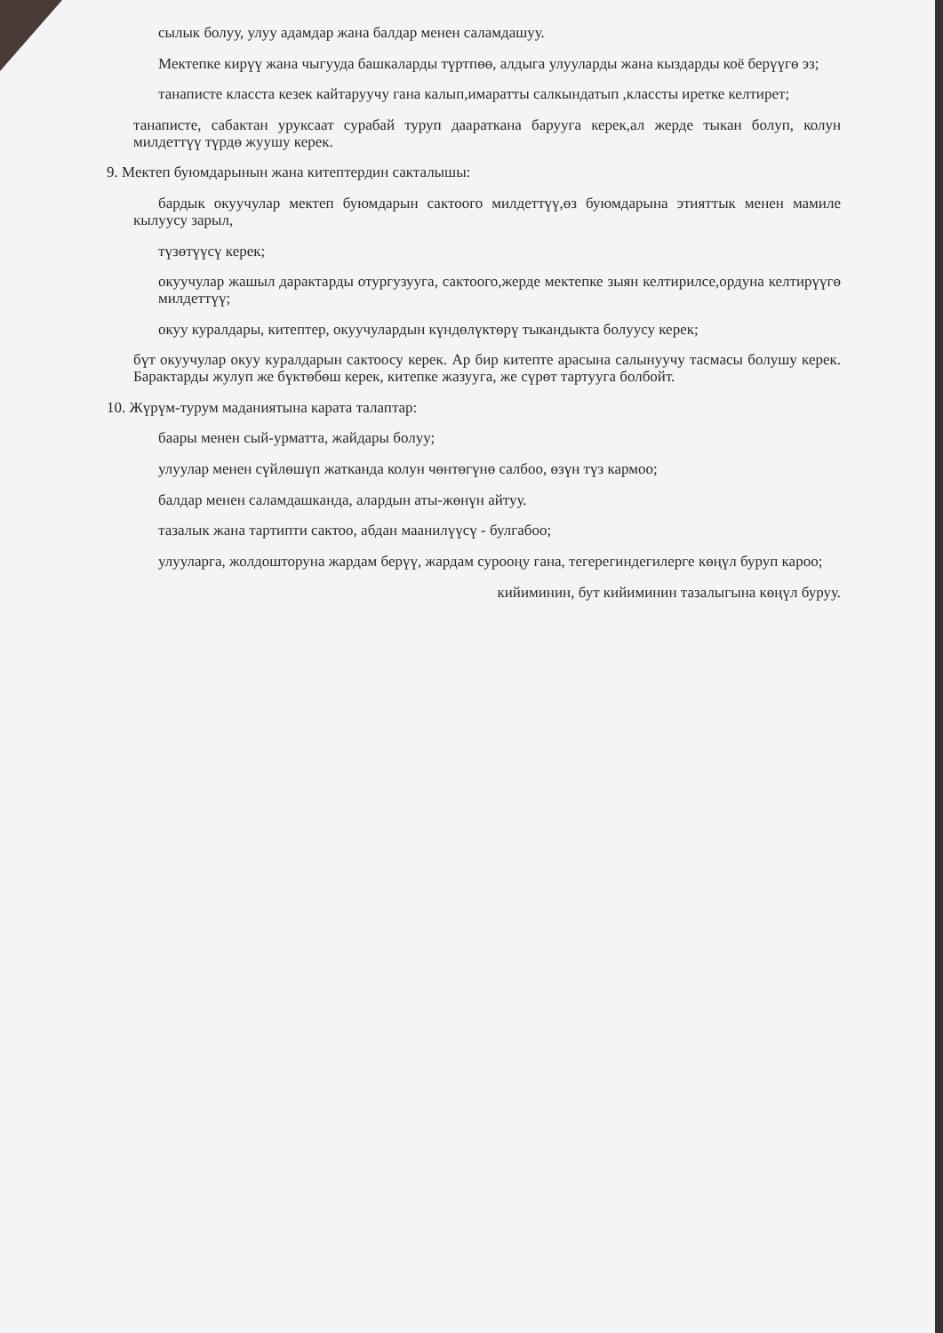сылык болуу, улуу адамдар жана балдар менен саламдашуу.
Мектепке кирүү жана чыгууда башкаларды түртпөө, алдыга улууларды жана кыздарды коё берүүгө эз;
танаписте класста кезек кайтаруучу гана калып,имаратты салкындатып ,классты иретке келтирет;
танаписте, сабактан уруксаат сурабай туруп даараткана барууга керек,ал жерде тыкан болуп, колун милдеттүү түрдө жуушу керек.
9. Мектеп буюмдарынын жана китептердин сакталышы:
бардык окуучулар мектеп буюмдарын сактоого милдеттүү,өз буюмдарына этияттык менен мамиле кылуусу зарыл,
түзөтүүсү керек;
окуучулар жашыл дарактарды отургузууга, сактоого,жерде мектепке зыян келтирилсе,ордуна келтирүүгө милдеттүү;
окуу куралдары, китептер, окуучулардын күндөлүктөрү тыкандыкта болуусу керек;
бүт окуучулар окуу куралдарын сактоосу керек. Ар бир китепте арасына салынуучу тасмасы болушу керек. Барактарды жулуп же бүктөбөш керек, китепке жазууга, же сүрөт тартууга болбойт.
10. Жүрүм-турум маданиятына карата талаптар:
баары менен сый-урматта, жайдары болуу;
улуулар менен сүйлөшүп жатканда колун чөнтөгүнө салбоо, өзүн түз кармоо;
балдар менен саламдашканда, алардын аты-жөнүн айтуу.
тазалык жана тартипти сактоо, абдан маанилүүсү - булгабоо;
улууларга, жолдошторуна жардам берүү, жардам сурооңу гана, тегерегиндегилерге көңүл буруп кароо;
кийиминин, бут кийиминин тазалыгына көңүл буруу.